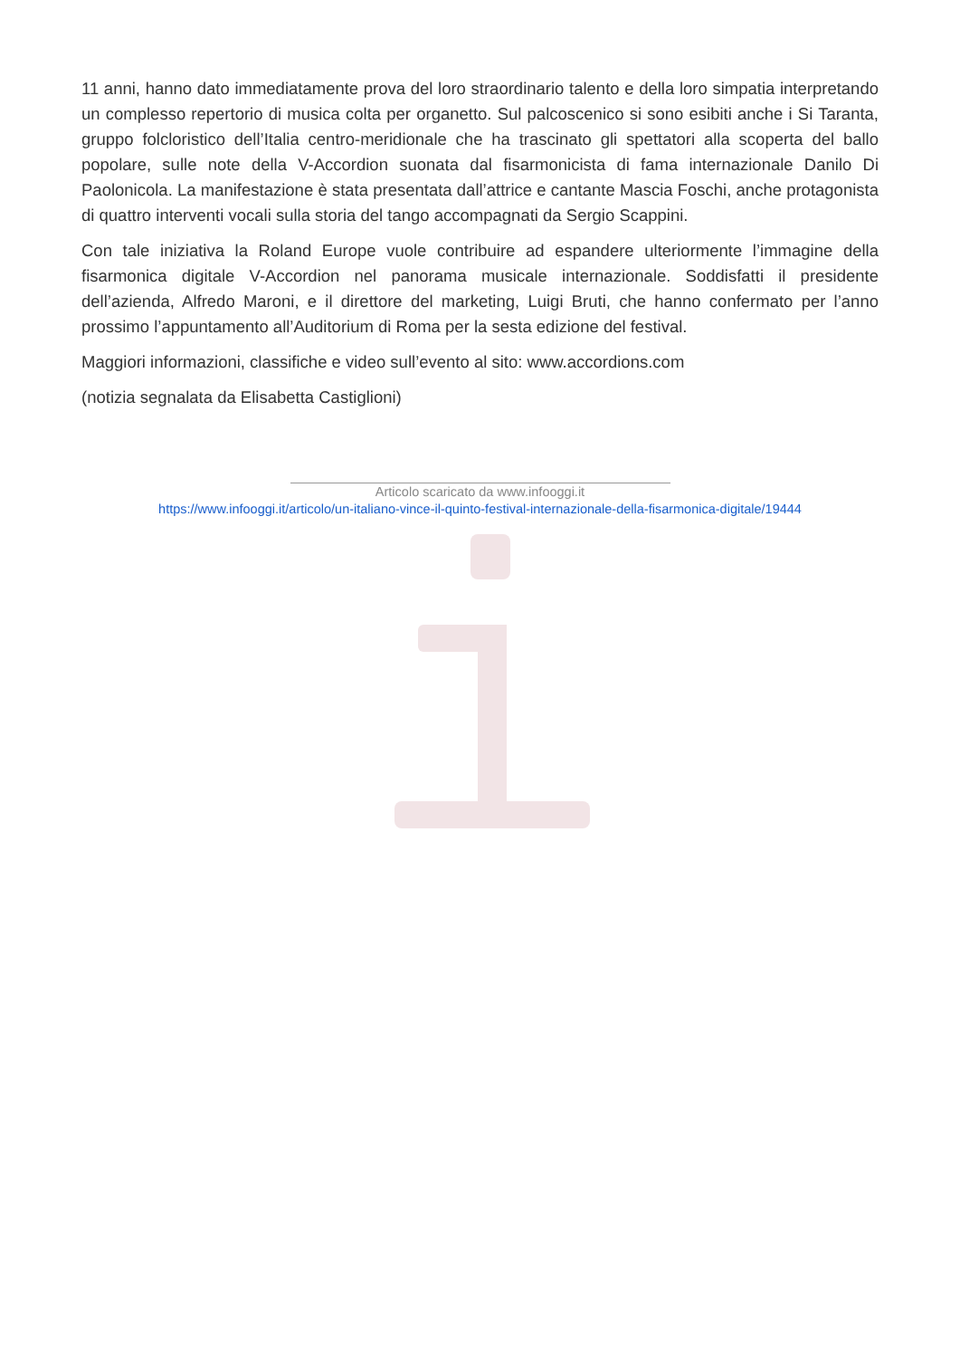11 anni, hanno dato immediatamente prova del loro straordinario talento e della loro simpatia interpretando un complesso repertorio di musica colta per organetto. Sul palcoscenico si sono esibiti anche i Si Taranta, gruppo folcloristico dell’Italia centro-meridionale che ha trascinato gli spettatori alla scoperta del ballo popolare, sulle note della V-Accordion suonata dal fisarmonicista di fama internazionale Danilo Di Paolonicola. La manifestazione è stata presentata dall’attrice e cantante Mascia Foschi, anche protagonista di quattro interventi vocali sulla storia del tango accompagnati da Sergio Scappini.
Con tale iniziativa la Roland Europe vuole contribuire ad espandere ulteriormente l’immagine della fisarmonica digitale V-Accordion nel panorama musicale internazionale. Soddisfatti il presidente dell’azienda, Alfredo Maroni, e il direttore del marketing, Luigi Bruti, che hanno confermato per l’anno prossimo l’appuntamento all’Auditorium di Roma per la sesta edizione del festival.
Maggiori informazioni, classifiche e video sull’evento al sito: www.accordions.com
(notizia segnalata da Elisabetta Castiglioni)
Articolo scaricato da www.infooggi.it
https://www.infooggi.it/articolo/un-italiano-vince-il-quinto-festival-internazionale-della-fisarmonica-digitale/19444